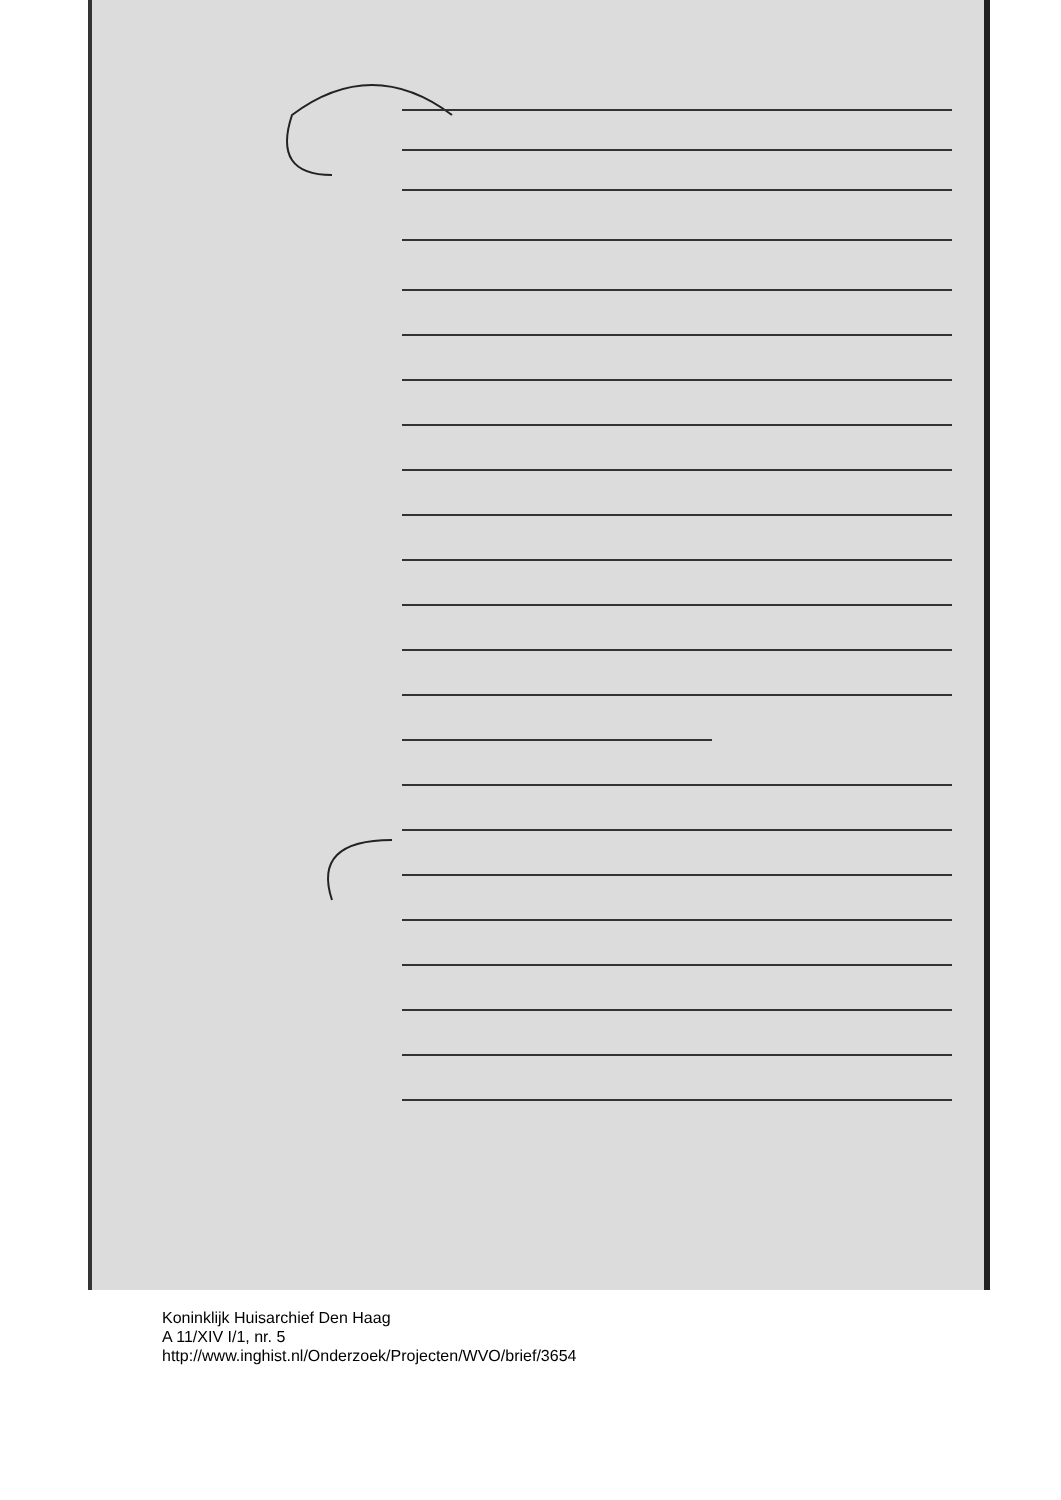Koninklijk Huisarchief Den Haag
A 11/XIV I/1, nr. 5
http://www.inghist.nl/Onderzoek/Projecten/WVO/brief/3654